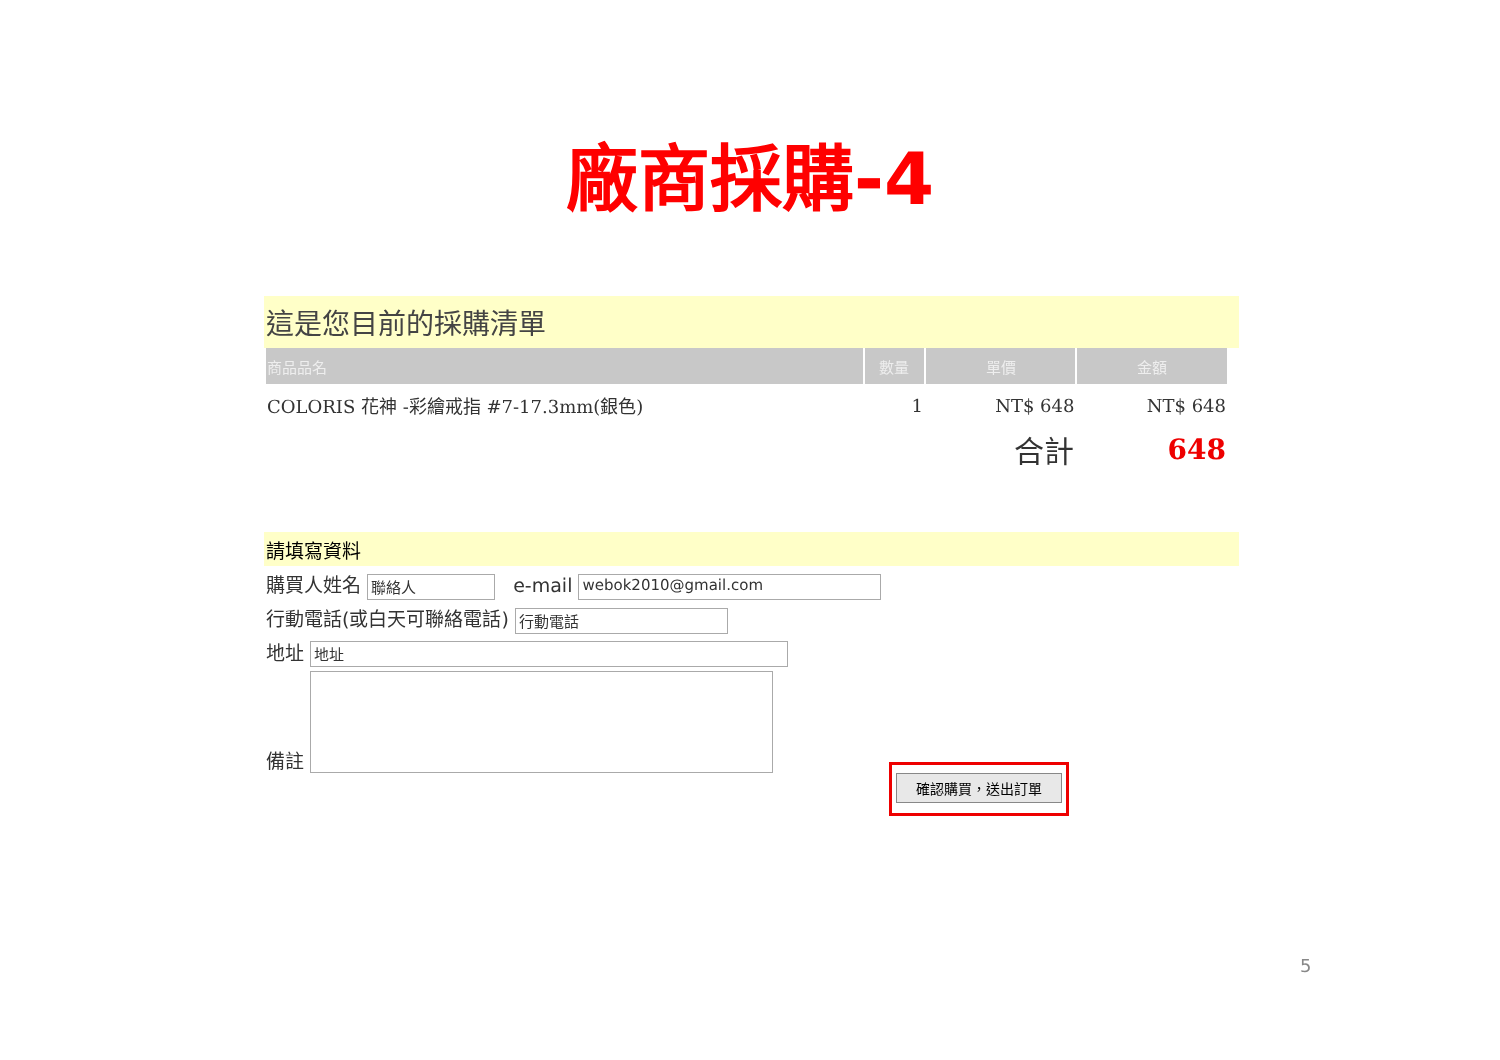廠商採購-4
這是您目前的採購清單
| 商品品名 | 數量 | 單價 | 金額 |
| --- | --- | --- | --- |
| COLORIS 花神 -彩繪戒指 #7-17.3mm(銀色) | 1 | NT$ 648 | NT$ 648 |
| | | 合計 | 648 |
請填寫資料
購買人姓名 聯絡人 e-mail webok2010@gmail.com
行動電話(或白天可聯絡電話) 行動電話
地址 地址
備註
確認購買，送出訂單
5